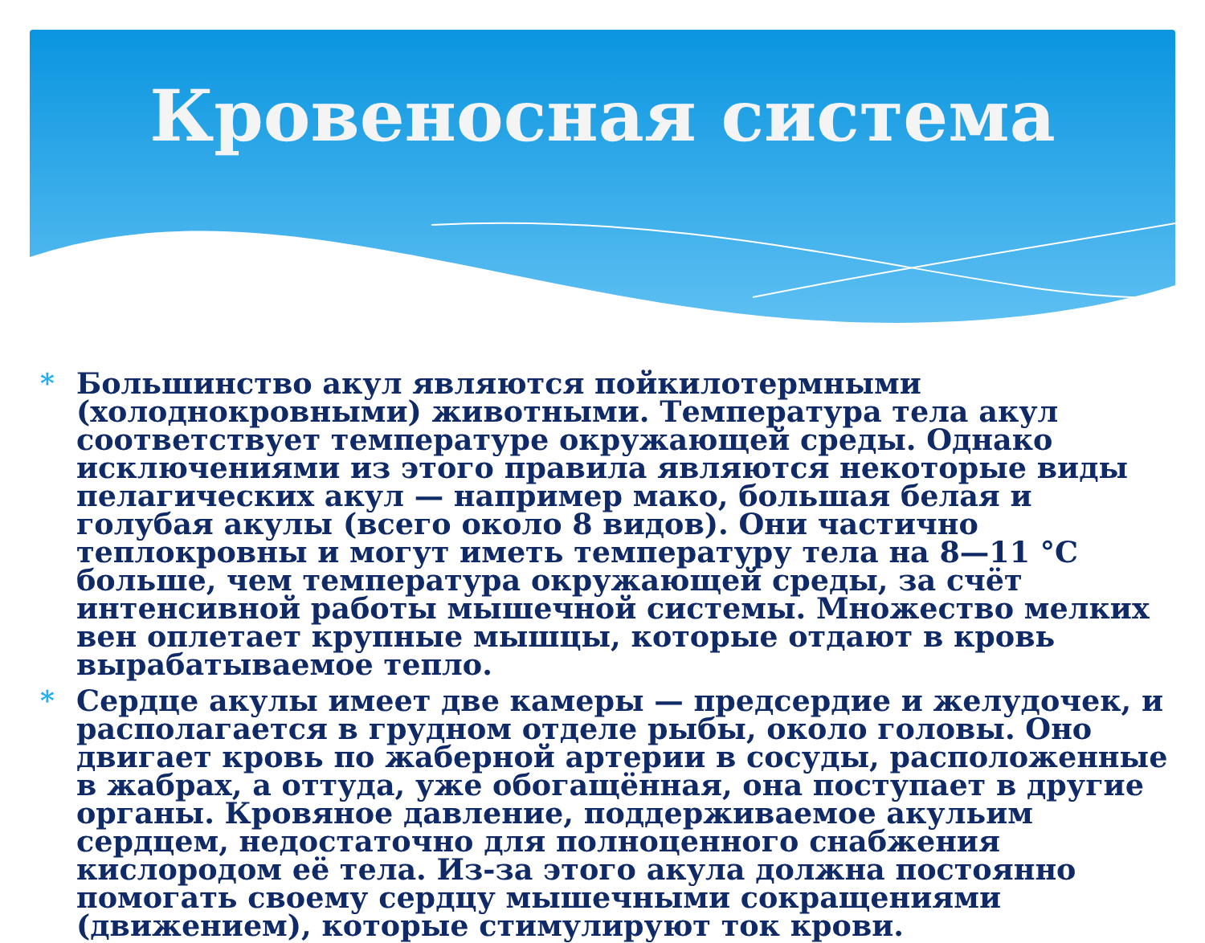Кровеносная система
* Большинство акул являются пойкилотермными (холоднокровными) животными. Температура тела акул соответствует температуре окружающей среды. Однако исключениями из этого правила являются некоторые виды пелагических акул — например мако, большая белая и голубая акулы (всего около 8 видов). Они частично теплокровны и могут иметь температуру тела на 8—11 °C больше, чем температура окружающей среды, за счёт интенсивной работы мышечной системы. Множество мелких вен оплетает крупные мышцы, которые отдают в кровь вырабатываемое тепло.
* Сердце акулы имеет две камеры — предсердие и желудочек, и располагается в грудном отделе рыбы, около головы. Оно двигает кровь по жаберной артерии в сосуды, расположенные в жабрах, а оттуда, уже обогащённая, она поступает в другие органы. Кровяное давление, поддерживаемое акульим сердцем, недостаточно для полноценного снабжения кислородом её тела. Из-за этого акула должна постоянно помогать своему сердцу мышечными сокращениями (движением), которые стимулируют ток крови.